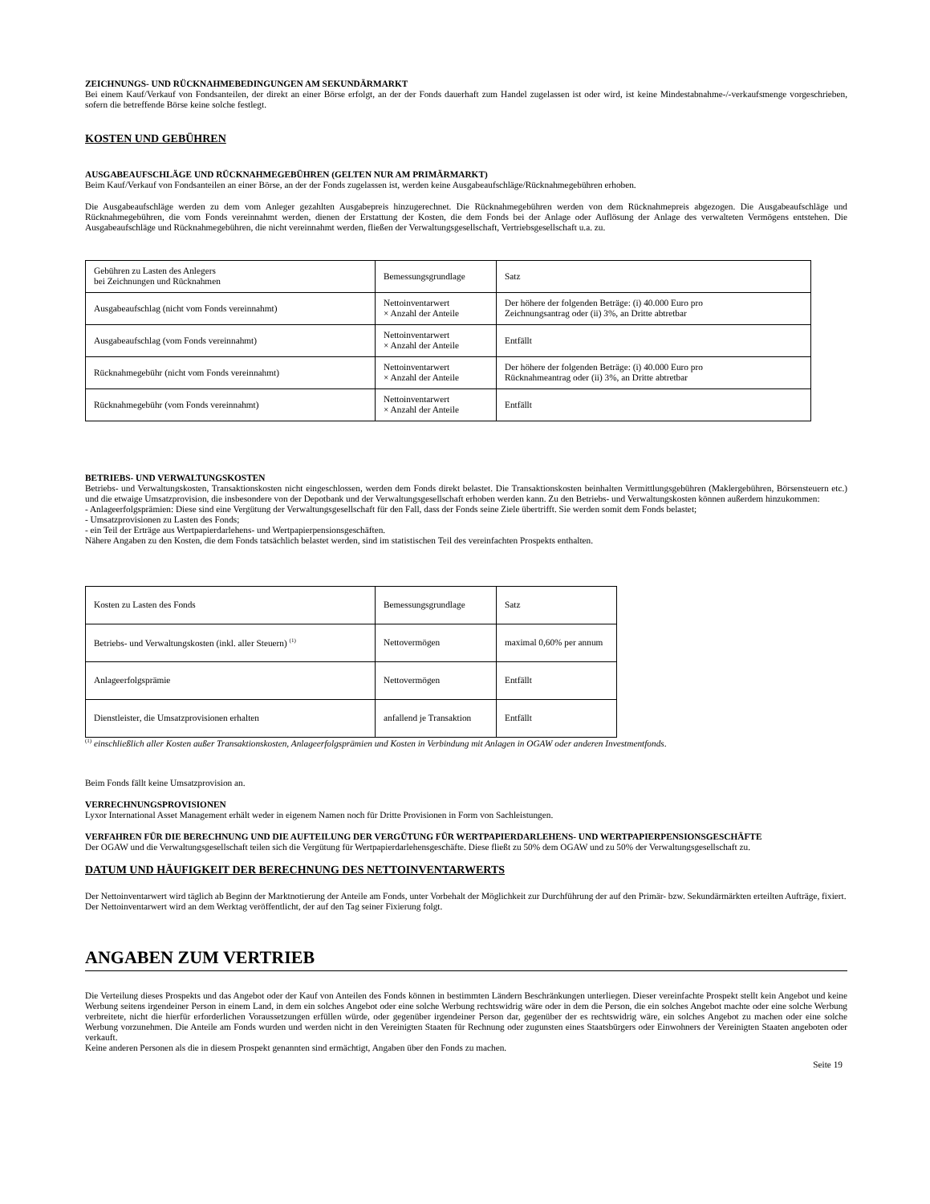ZEICHNUNGS- UND RÜCKNAHMEBEDINGUNGEN AM SEKUNDÄRMARKT
Bei einem Kauf/Verkauf von Fondsanteilen, der direkt an einer Börse erfolgt, an der der Fonds dauerhaft zum Handel zugelassen ist oder wird, ist keine Mindestabnahme-/-verkaufsmenge vorgeschrieben, sofern die betreffende Börse keine solche festlegt.
KOSTEN UND GEBÜHREN
AUSGABEAUFSCHLÄGE UND RÜCKNAHMEGEBÜHREN (GELTEN NUR AM PRIMÄRMARKT)
Beim Kauf/Verkauf von Fondsanteilen an einer Börse, an der der Fonds zugelassen ist, werden keine Ausgabeaufschläge/Rücknahmegebühren erhoben.
Die Ausgabeaufschläge werden zu dem vom Anleger gezahlten Ausgabepreis hinzugerechnet. Die Rücknahmegebühren werden von dem Rücknahmepreis abgezogen. Die Ausgabeaufschläge und Rücknahmegebühren, die vom Fonds vereinnahmt werden, dienen der Erstattung der Kosten, die dem Fonds bei der Anlage oder Auflösung der Anlage des verwalteten Vermögens entstehen. Die Ausgabeaufschläge und Rücknahmegebühren, die nicht vereinnahmt werden, fließen der Verwaltungsgesellschaft, Vertriebsgesellschaft u.a. zu.
| Gebühren zu Lasten des Anlegers bei Zeichnungen und Rücknahmen | Bemessungsgrundlage | Satz |
| Ausgabeaufschlag (nicht vom Fonds vereinnahmt) | Nettoinventarwert × Anzahl der Anteile | Der höhere der folgenden Beträge: (i) 40.000 Euro pro Zeichnungsantrag oder (ii) 3%, an Dritte abtretbar |
| Ausgabeaufschlag (vom Fonds vereinnahmt) | Nettoinventarwert × Anzahl der Anteile | Entfällt |
| Rücknahmegebühr (nicht vom Fonds vereinnahmt) | Nettoinventarwert × Anzahl der Anteile | Der höhere der folgenden Beträge: (i) 40.000 Euro pro Rücknahmeantrag oder (ii) 3%, an Dritte abtretbar |
| Rücknahmegebühr (vom Fonds vereinnahmt) | Nettoinventarwert × Anzahl der Anteile | Entfällt |
BETRIEBS- UND VERWALTUNGSKOSTEN
Betriebs- und Verwaltungskosten, Transaktionskosten nicht eingeschlossen, werden dem Fonds direkt belastet. Die Transaktionskosten beinhalten Vermittlungsgebühren (Maklergebühren, Börsensteuern etc.) und die etwaige Umsatzprovision, die insbesondere von der Depotbank und der Verwaltungsgesellschaft erhoben werden kann. Zu den Betriebs- und Verwaltungskosten können außerdem hinzukommen:
- Anlageerfolgsprämien: Diese sind eine Vergütung der Verwaltungsgesellschaft für den Fall, dass der Fonds seine Ziele übertrifft. Sie werden somit dem Fonds belastet;
- Umsatzprovisionen zu Lasten des Fonds;
- ein Teil der Erträge aus Wertpapierdarlehens- und Wertpapierpensionsgeschäften.
Nähere Angaben zu den Kosten, die dem Fonds tatsächlich belastet werden, sind im statistischen Teil des vereinfachten Prospekts enthalten.
| Kosten zu Lasten des Fonds | Bemessungsgrundlage | Satz |
| Betriebs- und Verwaltungskosten (inkl. aller Steuern) <sup>(1)</sup> | Nettovermögen | maximal 0,60% per annum |
| Anlageerfolgsprämie | Nettovermögen | Entfällt |
| Dienstleister, die Umsatzprovisionen erhalten | anfallend je Transaktion | Entfällt |
<sup>(1)</sup> einschließlich aller Kosten außer Transaktionskosten, Anlageerfolgsprämien und Kosten in Verbindung mit Anlagen in OGAW oder anderen Investmentfonds.
Beim Fonds fällt keine Umsatzprovision an.
VERRECHNUNGSPROVISIONEN
Lyxor International Asset Management erhält weder in eigenem Namen noch für Dritte Provisionen in Form von Sachleistungen.
VERFAHREN FÜR DIE BERECHNUNG UND DIE AUFTEILUNG DER VERGÜTUNG FÜR WERTPAPIERDARLEHENS- UND WERTPAPIERPENSIONSGESCHÄFTE
Der OGAW und die Verwaltungsgesellschaft teilen sich die Vergütung für Wertpapierdarlehensgeschäfte. Diese fließt zu 50% dem OGAW und zu 50% der Verwaltungsgesellschaft zu.
DATUM UND HÄUFIGKEIT DER BERECHNUNG DES NETTOINVENTARWERTS
Der Nettoinventarwert wird täglich ab Beginn der Marktnotierung der Anteile am Fonds, unter Vorbehalt der Möglichkeit zur Durchführung der auf den Primär- bzw. Sekundärmärkten erteilten Aufträge, fixiert.
Der Nettoinventarwert wird an dem Werktag veröffentlicht, der auf den Tag seiner Fixierung folgt.
ANGABEN ZUM VERTRIEB
Die Verteilung dieses Prospekts und das Angebot oder der Kauf von Anteilen des Fonds können in bestimmten Ländern Beschränkungen unterliegen. Dieser vereinfachte Prospekt stellt kein Angebot und keine Werbung seitens irgendeiner Person in einem Land, in dem ein solches Angebot oder eine solche Werbung rechtswidrig wäre oder in dem die Person, die ein solches Angebot machte oder eine solche Werbung verbreitete, nicht die hierfür erforderlichen Voraussetzungen erfüllen würde, oder gegenüber irgendeiner Person dar, gegenüber der es rechtswidrig wäre, ein solches Angebot zu machen oder eine solche Werbung vorzunehmen. Die Anteile am Fonds wurden und werden nicht in den Vereinigten Staaten für Rechnung oder zugunsten eines Staatsbürgers oder Einwohners der Vereinigten Staaten angeboten oder verkauft.
Keine anderen Personen als die in diesem Prospekt genannten sind ermächtigt, Angaben über den Fonds zu machen.
Seite 19